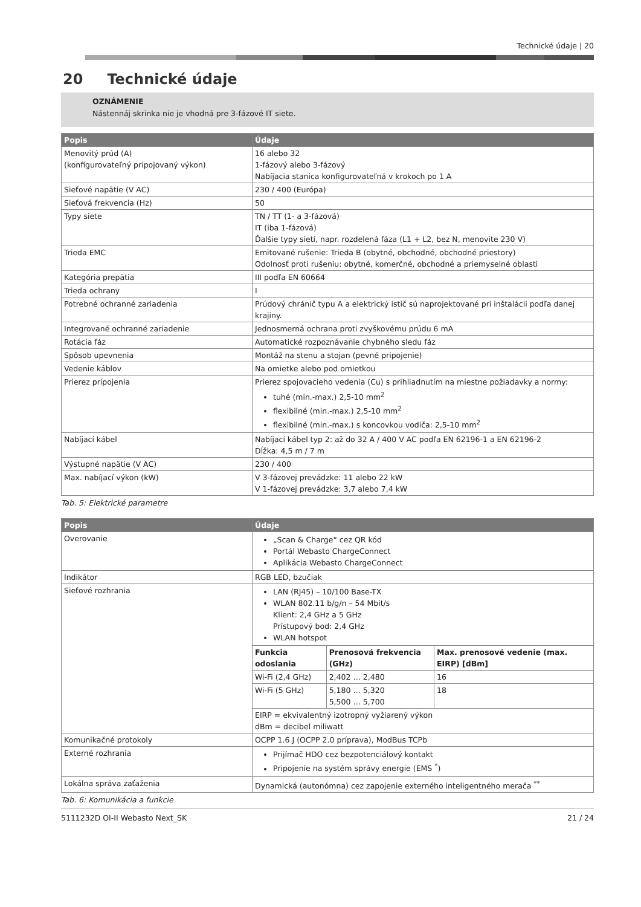Technické údaje | 20
20 Technické údaje
OZNÁMENIE
Nástennáj skrinka nie je vhodná pre 3-fázové IT siete.
| Popis | Údaje |
| --- | --- |
| Menovitý prúd (A) (konfigurovateľný pripojovaný výkon) | 16 alebo 32 1-fázový alebo 3-fázový Nabíjacia stanica konfigurovateľná v krokoch po 1 A |
| Sieťové napätie (V AC) | 230 / 400 (Európa) |
| Sieťová frekvencia (Hz) | 50 |
| Typy siete | TN / TT (1- a 3-fázová) IT (iba 1-fázová) Ďalšie typy sietí, napr. rozdelená fáza (L1 + L2, bez N, menovite 230 V) |
| Trieda EMC | Emitované rušenie: Trieda B (obytné, obchodné, obchodné priestory) Odolnosť proti rušeniu: obytné, komerčné, obchodné a priemyselné oblasti |
| Kategória prepätia | III podľa EN 60664 |
| Trieda ochrany | I |
| Potrebné ochranné zariadenia | Prúdový chránič typu A a elektrický istič sú naprojektované pri inštalácii podľa danej krajiny. |
| Integrované ochranné zariadenie | Jednosmerná ochrana proti zvyškovému prúdu 6 mA |
| Rotácia fáz | Automatické rozpoznávanie chybného sledu fáz |
| Spôsob upevnenia | Montáž na stenu a stojan (pevné pripojenie) |
| Vedenie káblov | Na omietke alebo pod omietkou |
| Prierez pripojenia | Prierez spojovacieho vedenia (Cu) s prihliadnutím na miestne požiadavky a normy: tuhé (min.-max.) 2,5-10 mm<sup>2</sup> flexibilné (min.-max.) 2,5-10 mm<sup>2</sup> flexibilné (min.-max.) s koncovkou vodiča: 2,5-10 mm<sup>2</sup> |
| Nabíjací kábel | Nabíjací kábel typ 2: až do 32 A / 400 V AC podľa EN 62196-1 a EN 62196-2 Dĺžka: 4,5 m / 7 m |
| Výstupné napätie (V AC) | 230 / 400 |
| Max. nabíjací výkon (kW) | V 3-fázovej prevádzke: 11 alebo 22 kW V 1-fázovej prevádzke: 3,7 alebo 7,4 kW |
Tab. 5: Elektrické parametre
| Popis | Údaje | | |
| --- | --- | --- | --- |
| Overovanie | „Scan & Charge“ cez QR kód Portál Webasto ChargeConnect Aplikácia Webasto ChargeConnect | | |
| Indikátor | RGB LED, bzučiak | | |
| Sieťové rozhrania | LAN (RJ45) – 10/100 Base-TX WLAN 802.11 b/g/n – 54 Mbit/s Klient: 2,4 GHz a 5 GHz Prístupový bod: 2,4 GHz WLAN hotspot | | |
| | Funkcia odoslania | Prenosová frekvencia (GHz) | Max. prenosové vedenie (max. EIRP) [dBm] |
| | Wi-Fi (2,4 GHz) | 2,402 … 2,480 | 16 |
| | Wi-Fi (5 GHz) | 5,180 … 5,320 5,500 … 5,700 | 18 |
| | EIRP = ekvivalentný izotropný vyžiarený výkon dBm = decibel miliwatt | | |
| Komunikačné protokoly | OCPP 1.6 J (OCPP 2.0 príprava), ModBus TCPb | | |
| Externé rozhrania | Prijímač HDO cez bezpotenciálový kontakt Pripojenie na systém správy energie (EMS <sup>*</sup>) | | |
| Lokálna správa zaťaženia | Dynamická (autonómna) cez zapojenie externého inteligentného merača <sup>**</sup> | | |
Tab. 6: Komunikácia a funkcie
5111232D OI-II Webasto Next_SK 21 / 24